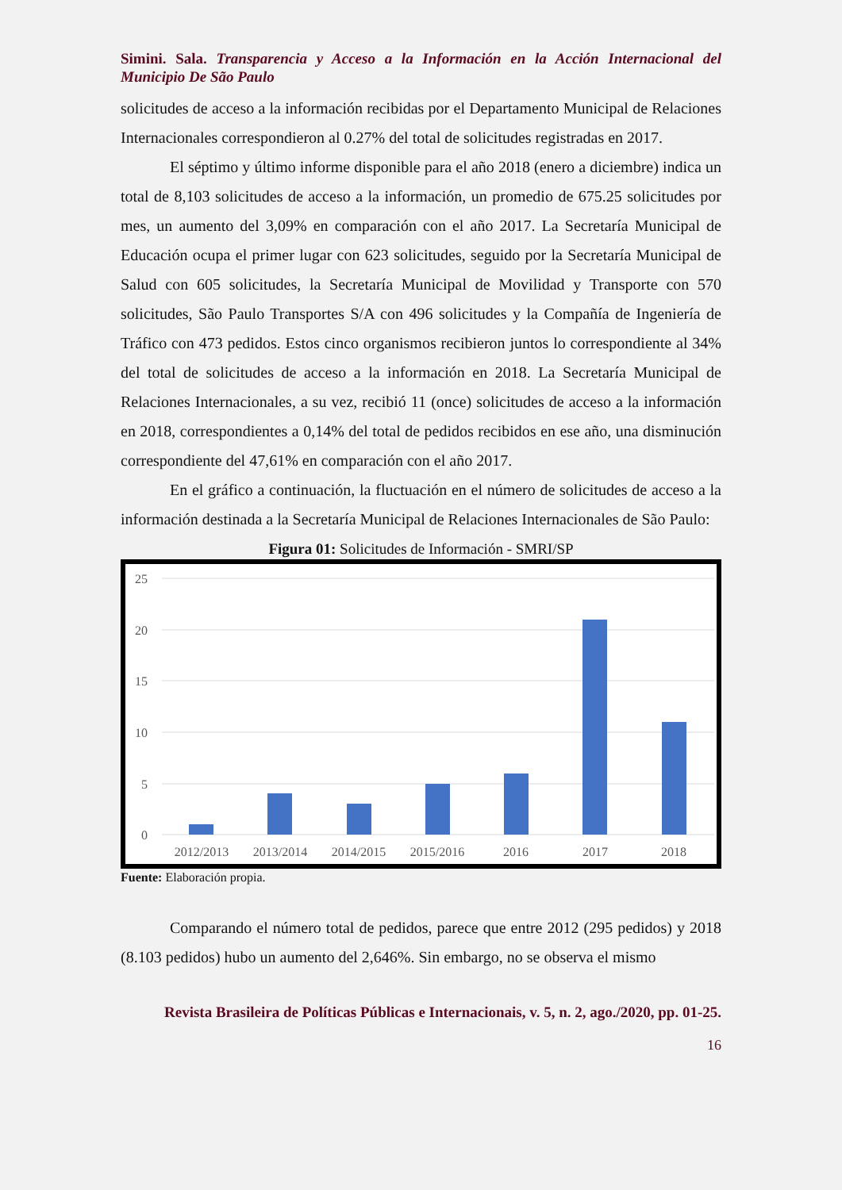Simini. Sala. Transparencia y Acceso a la Información en la Acción Internacional del Municipio De São Paulo
solicitudes de acceso a la información recibidas por el Departamento Municipal de Relaciones Internacionales correspondieron al 0.27% del total de solicitudes registradas en 2017.
El séptimo y último informe disponible para el año 2018 (enero a diciembre) indica un total de 8,103 solicitudes de acceso a la información, un promedio de 675.25 solicitudes por mes, un aumento del 3,09% en comparación con el año 2017. La Secretaría Municipal de Educación ocupa el primer lugar con 623 solicitudes, seguido por la Secretaría Municipal de Salud con 605 solicitudes, la Secretaría Municipal de Movilidad y Transporte con 570 solicitudes, São Paulo Transportes S/A con 496 solicitudes y la Compañía de Ingeniería de Tráfico con 473 pedidos. Estos cinco organismos recibieron juntos lo correspondiente al 34% del total de solicitudes de acceso a la información en 2018. La Secretaría Municipal de Relaciones Internacionales, a su vez, recibió 11 (once) solicitudes de acceso a la información en 2018, correspondientes a 0,14% del total de pedidos recibidos en ese año, una disminución correspondiente del 47,61% en comparación con el año 2017.
En el gráfico a continuación, la fluctuación en el número de solicitudes de acceso a la información destinada a la Secretaría Municipal de Relaciones Internacionales de São Paulo:
Figura 01: Solicitudes de Información - SMRI/SP
25
20
15
10
5
0
2012/2013
2013/2014
2014/2015
2015/2016
2016
2017
2018
Fuente: Elaboración propia.
Comparando el número total de pedidos, parece que entre 2012 (295 pedidos) y 2018 (8.103 pedidos) hubo un aumento del 2,646%. Sin embargo, no se observa el mismo
Revista Brasileira de Políticas Públicas e Internacionais, v. 5, n. 2, ago./2020, pp. 01-25.
16